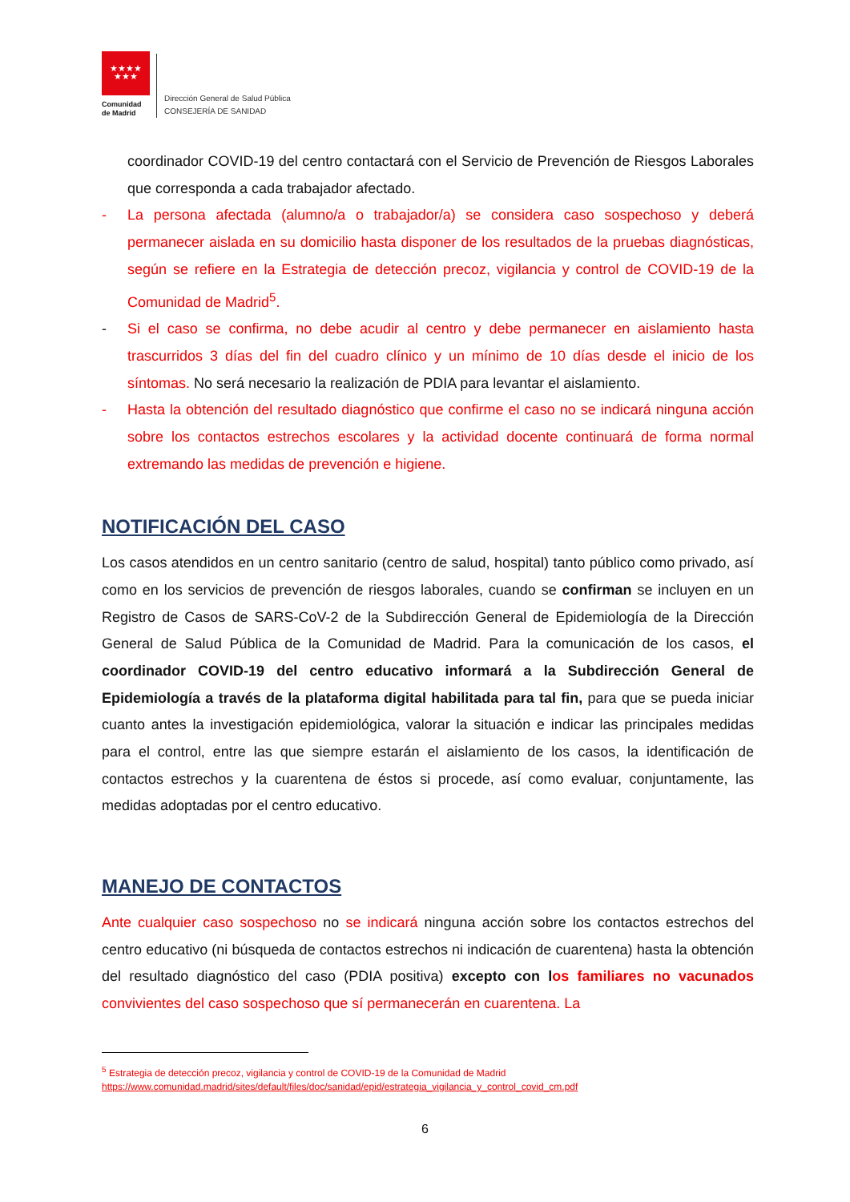★★★★
★★★
Comunidad
de Madrid
Dirección General de Salud Pública
CONSEJERÍA DE SANIDAD
coordinador COVID-19 del centro contactará con el Servicio de Prevención de Riesgos Laborales que corresponda a cada trabajador afectado.
- La persona afectada (alumno/a o trabajador/a) se considera caso sospechoso y deberá permanecer aislada en su domicilio hasta disponer de los resultados de la pruebas diagnósticas, según se refiere en la Estrategia de detección precoz, vigilancia y control de COVID-19 de la Comunidad de Madrid<sup>5</sup>.
- Si el caso se confirma, no debe acudir al centro y debe permanecer en aislamiento hasta trascurridos 3 días del fin del cuadro clínico y un mínimo de 10 días desde el inicio de los síntomas. No será necesario la realización de PDIA para levantar el aislamiento.
- Hasta la obtención del resultado diagnóstico que confirme el caso no se indicará ninguna acción sobre los contactos estrechos escolares y la actividad docente continuará de forma normal extremando las medidas de prevención e higiene.
NOTIFICACIÓN DEL CASO
Los casos atendidos en un centro sanitario (centro de salud, hospital) tanto público como privado, así como en los servicios de prevención de riesgos laborales, cuando se confirman se incluyen en un Registro de Casos de SARS-CoV-2 de la Subdirección General de Epidemiología de la Dirección General de Salud Pública de la Comunidad de Madrid. Para la comunicación de los casos, el coordinador COVID-19 del centro educativo informará a la Subdirección General de Epidemiología a través de la plataforma digital habilitada para tal fin, para que se pueda iniciar cuanto antes la investigación epidemiológica, valorar la situación e indicar las principales medidas para el control, entre las que siempre estarán el aislamiento de los casos, la identificación de contactos estrechos y la cuarentena de éstos si procede, así como evaluar, conjuntamente, las medidas adoptadas por el centro educativo.
MANEJO DE CONTACTOS
Ante cualquier caso sospechoso no se indicará ninguna acción sobre los contactos estrechos del centro educativo (ni búsqueda de contactos estrechos ni indicación de cuarentena) hasta la obtención del resultado diagnóstico del caso (PDIA positiva) excepto con l os familiares no vacunados convivientes del caso sospechoso que sí permanecerán en cuarentena. La
<sup>5</sup> Estrategia de detección precoz, vigilancia y control de COVID-19 de la Comunidad de Madrid
https://www.comunidad.madrid/sites/default/files/doc/sanidad/epid/estrategia_vigilancia_y_control_covid_cm.pdf
6